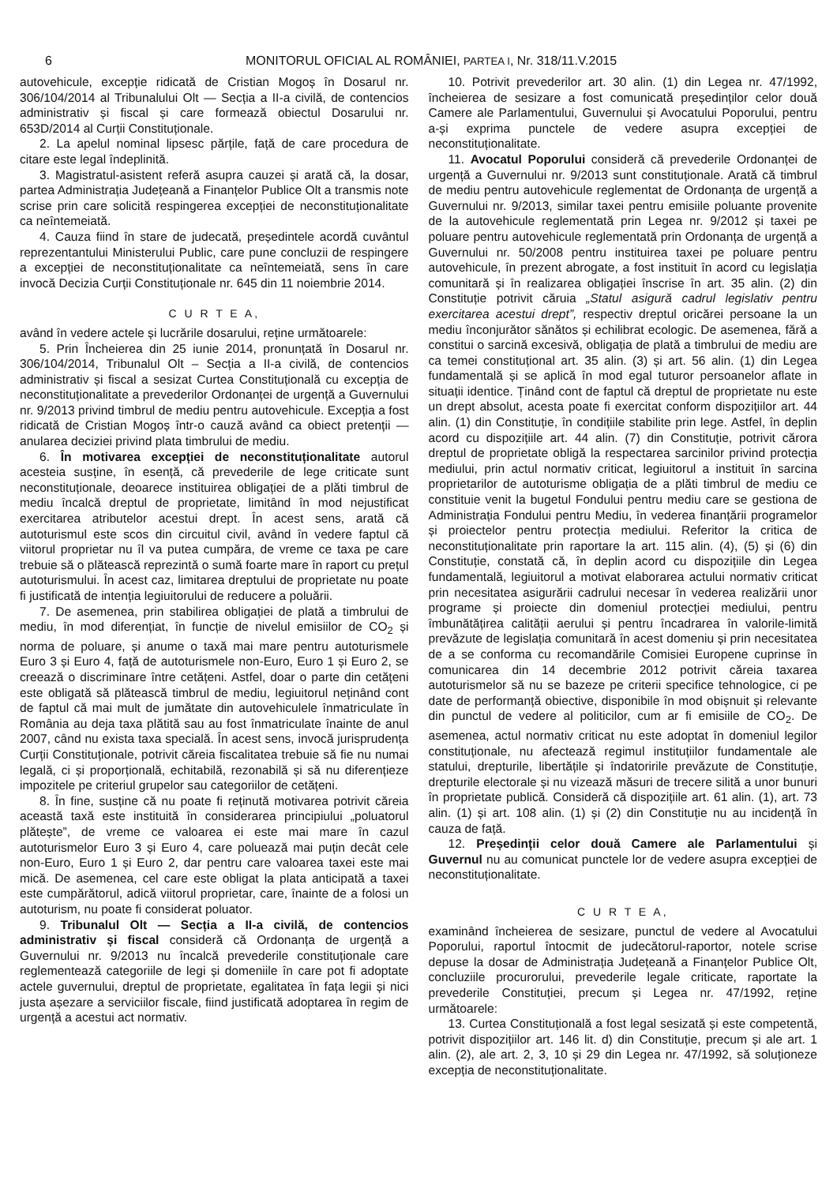6 MONITORUL OFICIAL AL ROMÂNIEI, PARTEA I, Nr. 318/11.V.2015
autovehicule, excepție ridicată de Cristian Mogoș în Dosarul nr. 306/104/2014 al Tribunalului Olt — Secția a II-a civilă, de contencios administrativ și fiscal și care formează obiectul Dosarului nr. 653D/2014 al Curții Constituționale.
2. La apelul nominal lipsesc părțile, față de care procedura de citare este legal îndeplinită.
3. Magistratul-asistent referă asupra cauzei și arată că, la dosar, partea Administrația Județeană a Finanțelor Publice Olt a transmis note scrise prin care solicită respingerea excepției de neconstituționalitate ca neîntemeiată.
4. Cauza fiind în stare de judecată, președintele acordă cuvântul reprezentantului Ministerului Public, care pune concluzii de respingere a excepției de neconstituționalitate ca neîntemeiată, sens în care invocă Decizia Curții Constituționale nr. 645 din 11 noiembrie 2014.
C U R T E A,
având în vedere actele și lucrările dosarului, reține următoarele:
5. Prin Încheierea din 25 iunie 2014, pronunțată în Dosarul nr. 306/104/2014, Tribunalul Olt – Secția a II-a civilă, de contencios administrativ și fiscal a sesizat Curtea Constituțională cu excepția de neconstituționalitate a prevederilor Ordonanței de urgență a Guvernului nr. 9/2013 privind timbrul de mediu pentru autovehicule. Excepția a fost ridicată de Cristian Mogoș într-o cauză având ca obiect pretenții — anularea deciziei privind plata timbrului de mediu.
6. În motivarea excepției de neconstituționalitate autorul acesteia susține, în esență, că prevederile de lege criticate sunt neconstituționale, deoarece instituirea obligației de a plăti timbrul de mediu încalcă dreptul de proprietate, limitând în mod nejustificat exercitarea atributelor acestui drept. În acest sens, arată că autoturismul este scos din circuitul civil, având în vedere faptul că viitorul proprietar nu îl va putea cumpăra, de vreme ce taxa pe care trebuie să o plătească reprezintă o sumă foarte mare în raport cu prețul autoturismului. În acest caz, limitarea dreptului de proprietate nu poate fi justificată de intenția legiuitorului de reducere a poluării.
7. De asemenea, prin stabilirea obligației de plată a timbrului de mediu, în mod diferențiat, în funcție de nivelul emisiilor de CO<sub>2</sub> și norma de poluare, și anume o taxă mai mare pentru autoturismele Euro 3 și Euro 4, față de autoturismele non-Euro, Euro 1 și Euro 2, se creează o discriminare între cetățeni. Astfel, doar o parte din cetățeni este obligată să plătească timbrul de mediu, legiuitorul neținând cont de faptul că mai mult de jumătate din autovehiculele înmatriculate în România au deja taxa plătită sau au fost înmatriculate înainte de anul 2007, când nu exista taxa specială. În acest sens, invocă jurisprudența Curții Constituționale, potrivit căreia fiscalitatea trebuie să fie nu numai legală, ci și proporțională, echitabilă, rezonabilă și să nu diferențieze impozitele pe criteriul grupelor sau categoriilor de cetățeni.
8. În fine, susține că nu poate fi reținută motivarea potrivit căreia această taxă este instituită în considerarea principiului „poluatorul plătește”, de vreme ce valoarea ei este mai mare în cazul autoturismelor Euro 3 și Euro 4, care poluează mai puțin decât cele non-Euro, Euro 1 și Euro 2, dar pentru care valoarea taxei este mai mică. De asemenea, cel care este obligat la plata anticipată a taxei este cumpărătorul, adică viitorul proprietar, care, înainte de a folosi un autoturism, nu poate fi considerat poluator.
9. Tribunalul Olt — Secția a II-a civilă, de contencios administrativ și fiscal consideră că Ordonanța de urgență a Guvernului nr. 9/2013 nu încalcă prevederile constituționale care reglementează categoriile de legi și domeniile în care pot fi adoptate actele guvernului, dreptul de proprietate, egalitatea în fața legii și nici justa așezare a serviciilor fiscale, fiind justificată adoptarea în regim de urgență a acestui act normativ.
10. Potrivit prevederilor art. 30 alin. (1) din Legea nr. 47/1992, încheierea de sesizare a fost comunicată președinților celor două Camere ale Parlamentului, Guvernului și Avocatului Poporului, pentru a-și exprima punctele de vedere asupra excepției de neconstituționalitate.
11. Avocatul Poporului consideră că prevederile Ordonanței de urgență a Guvernului nr. 9/2013 sunt constituționale. Arată că timbrul de mediu pentru autovehicule reglementat de Ordonanța de urgență a Guvernului nr. 9/2013, similar taxei pentru emisiile poluante provenite de la autovehicule reglementată prin Legea nr. 9/2012 și taxei pe poluare pentru autovehicule reglementată prin Ordonanța de urgență a Guvernului nr. 50/2008 pentru instituirea taxei pe poluare pentru autovehicule, în prezent abrogate, a fost instituit în acord cu legislația comunitară și în realizarea obligației înscrise în art. 35 alin. (2) din Constituție potrivit căruia „Statul asigură cadrul legislativ pentru exercitarea acestui drept”, respectiv dreptul oricărei persoane la un mediu înconjurător sănătos și echilibrat ecologic. De asemenea, fără a constitui o sarcină excesivă, obligația de plată a timbrului de mediu are ca temei constituțional art. 35 alin. (3) și art. 56 alin. (1) din Legea fundamentală și se aplică în mod egal tuturor persoanelor aflate in situații identice. Ținând cont de faptul că dreptul de proprietate nu este un drept absolut, acesta poate fi exercitat conform dispozițiilor art. 44 alin. (1) din Constituție, în condițiile stabilite prin lege. Astfel, în deplin acord cu dispozițiile art. 44 alin. (7) din Constituție, potrivit cărora dreptul de proprietate obligă la respectarea sarcinilor privind protecția mediului, prin actul normativ criticat, legiuitorul a instituit în sarcina proprietarilor de autoturisme obligația de a plăti timbrul de mediu ce constituie venit la bugetul Fondului pentru mediu care se gestiona de Administrația Fondului pentru Mediu, în vederea finanțării programelor și proiectelor pentru protecția mediului. Referitor la critica de neconstituționalitate prin raportare la art. 115 alin. (4), (5) și (6) din Constituție, constată că, în deplin acord cu dispozițiile din Legea fundamentală, legiuitorul a motivat elaborarea actului normativ criticat prin necesitatea asigurării cadrului necesar în vederea realizării unor programe și proiecte din domeniul protecției mediului, pentru îmbunătățirea calității aerului și pentru încadrarea în valorile-limită prevăzute de legislația comunitară în acest domeniu și prin necesitatea de a se conforma cu recomandările Comisiei Europene cuprinse în comunicarea din 14 decembrie 2012 potrivit căreia taxarea autoturismelor să nu se bazeze pe criterii specifice tehnologice, ci pe date de performanță obiective, disponibile în mod obișnuit și relevante din punctul de vedere al politicilor, cum ar fi emisiile de CO<sub>2</sub>. De asemenea, actul normativ criticat nu este adoptat în domeniul legilor constituționale, nu afectează regimul instituțiilor fundamentale ale statului, drepturile, libertățile și îndatoririle prevăzute de Constituție, drepturile electorale și nu vizează măsuri de trecere silită a unor bunuri în proprietate publică. Consideră că dispozițiile art. 61 alin. (1), art. 73 alin. (1) și art. 108 alin. (1) și (2) din Constituție nu au incidență în cauza de față.
12. Președinții celor două Camere ale Parlamentului și Guvernul nu au comunicat punctele lor de vedere asupra excepției de neconstituționalitate.
C U R T E A,
examinând încheierea de sesizare, punctul de vedere al Avocatului Poporului, raportul întocmit de judecătorul-raportor, notele scrise depuse la dosar de Administrația Județeană a Finanțelor Publice Olt, concluziile procurorului, prevederile legale criticate, raportate la prevederile Constituției, precum și Legea nr. 47/1992, reține următoarele:
13. Curtea Constituțională a fost legal sesizată și este competentă, potrivit dispozițiilor art. 146 lit. d) din Constituție, precum și ale art. 1 alin. (2), ale art. 2, 3, 10 și 29 din Legea nr. 47/1992, să soluționeze excepția de neconstituționalitate.